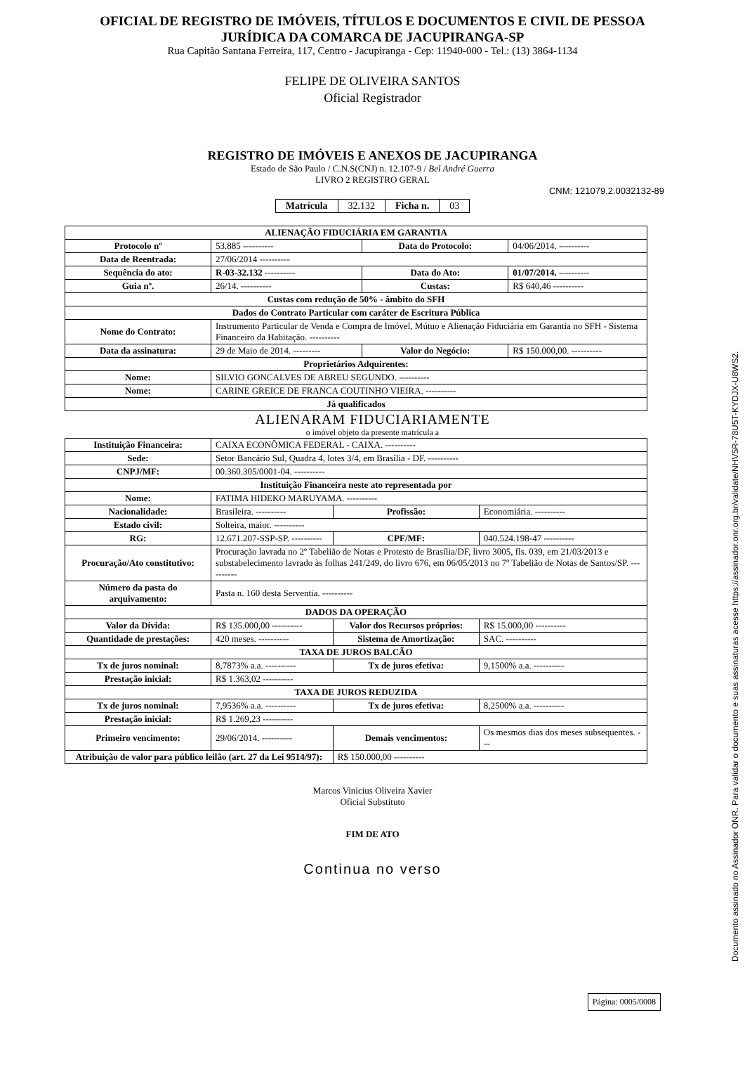OFICIAL DE REGISTRO DE IMÓVEIS, TÍTULOS E DOCUMENTOS E CIVIL DE PESSOA
JURÍDICA DA COMARCA DE JACUPIRANGA-SP
Rua Capitão Santana Ferreira, 117, Centro - Jacupiranga - Cep: 11940-000 - Tel.: (13) 3864-1134
FELIPE DE OLIVEIRA SANTOS
Oficial Registrador
REGISTRO DE IMÓVEIS E ANEXOS DE JACUPIRANGA
Estado de São Paulo / C.N.S(CNJ) n. 12.107-9 / Bel André Guerra
LIVRO 2 REGISTRO GERAL
CNM: 121079.2.0032132-89
| Matrícula | 32.132 | Ficha n. | 03 |
| ALIENAÇÃO FIDUCIÁRIA EM GARANTIA | | | |
| --- | --- | --- | --- |
| Protocolo nº | 53.885 ---------- | Data do Protocolo: | 04/06/2014. ---------- |
| Data de Reentrada: | 27/06/2014 ---------- | | |
| Sequência do ato: | R-03-32.132 ---------- | Data do Ato: | 01/07/2014. ---------- |
| Guia nº. | 26/14. ---------- | Custas: | R$ 640,46 ---------- |
| Custas com redução de 50% - âmbito do SFH | | | |
| Dados do Contrato Particular com caráter de Escritura Pública | | | |
| Nome do Contrato: | Instrumento Particular de Venda e Compra de Imóvel, Mútuo e Alienação Fiduciária em Garantia no SFH - Sistema Financeiro da Habitação. ---------- | | |
| Data da assinatura: | 29 de Maio de 2014. --------- | Valor do Negócio: | R$ 150.000,00. ---------- |
| Proprietários Adquirentes: | | | |
| Nome: | SILVIO GONCALVES DE ABREU SEGUNDO. ---------- | | |
| Nome: | CARINE GREICE DE FRANCA COUTINHO VIEIRA. ---------- | | |
| Já qualificados | | | |
ALIENARAM FIDUCIARIAMENTE
o imóvel objeto da presente matrícula a
| Instituição Financeira: | CAIXA ECONÔMICA FEDERAL - CAIXA. ---------- | | |
| Sede: | Setor Bancário Sul, Quadra 4, lotes 3/4, em Brasília - DF. ---------- | | |
| CNPJ/MF: | 00.360.305/0001-04. ---------- | | |
| Instituição Financeira neste ato representada por | | | |
| Nome: | FATIMA HIDEKO MARUYAMA. ---------- | | |
| Nacionalidade: | Brasileira. ---------- | Profissão: | Economiária. ---------- |
| Estado civil: | Solteira, maior. ---------- | | |
| RG: | 12.671.207-SSP-SP. ---------- | CPF/MF: | 040.524.198-47 ---------- |
| Procuração/Ato constitutivo: | Procuração lavrada no 2º Tabelião de Notas e Protesto de Brasília/DF, livro 3005, fls. 039, em 21/03/2013 e substabelecimento lavrado às folhas 241/249, do livro 676, em 06/05/2013 no 7º Tabelião de Notas de Santos/SP. ---------- | | |
| Número da pasta do arquivamento: | Pasta n. 160 desta Serventia. ---------- | | |
| DADOS DA OPERAÇÃO | | | |
| Valor da Dívida: | R$ 135.000,00 ---------- | Valor dos Recursos próprios: | R$ 15.000,00 ---------- |
| Quantidade de prestações: | 420 meses. ---------- | Sistema de Amortização: | SAC. ---------- |
| TAXA DE JUROS BALCÃO | | | |
| Tx de juros nominal: | 8,7873% a.a. ---------- | Tx de juros efetiva: | 9,1500% a.a. ---------- |
| Prestação inicial: | R$ 1.363,02 ---------- | | |
| TAXA DE JUROS REDUZIDA | | | |
| Tx de juros nominal: | 7,9536% a.a. ---------- | Tx de juros efetiva: | 8,2500% a.a. ---------- |
| Prestação inicial: | R$ 1.269,23 ---------- | | |
| Primeiro vencimento: | 29/06/2014. ---------- | Demais vencimentos: | Os mesmos dias dos meses subsequentes. --- |
| Atribuição de valor para público leilão (art. 27 da Lei 9514/97): | | R$ 150.000,00 ---------- | |
Marcos Vinicius Oliveira Xavier
Oficial Substituto
FIM DE ATO
Continua no verso
Página: 0005/0008
Documento assinado no Assinador ONR. Para validar o documento e suas assinaturas acesse https://assinador.onr.org.br/validate/NHV5R-78U5T-KYDJX-U8WS2.